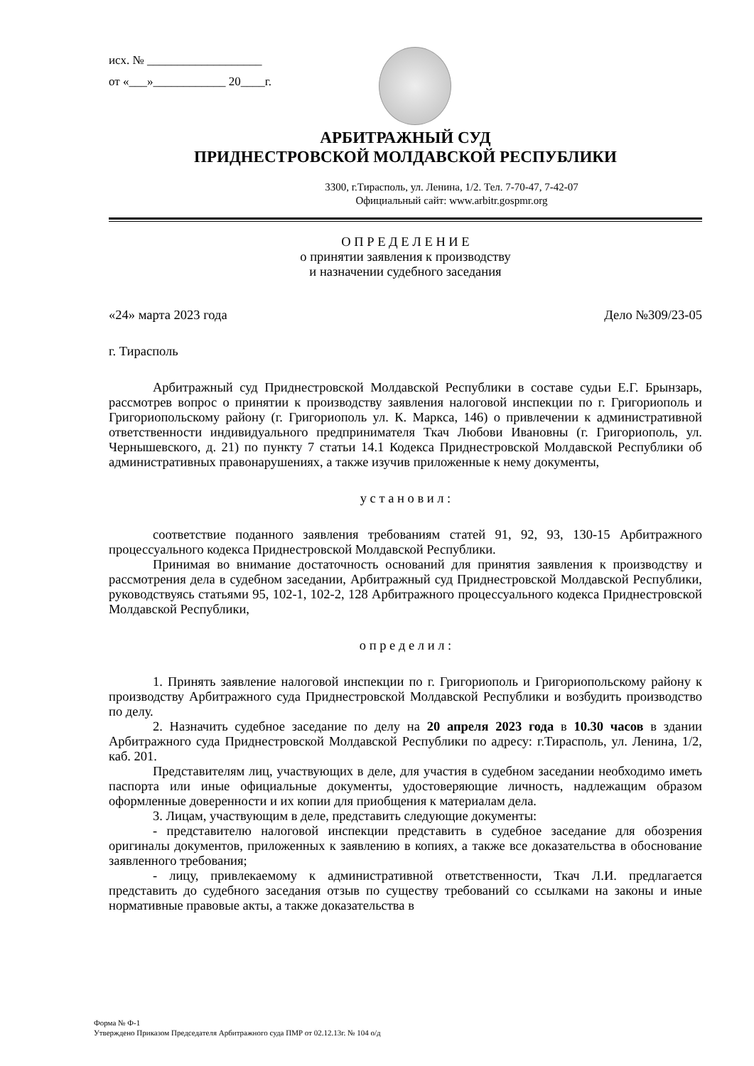исх. № ___________________
от «___»____________ 20____г.
АРБИТРАЖНЫЙ СУД
ПРИДНЕСТРОВСКОЙ МОЛДАВСКОЙ РЕСПУБЛИКИ
3300, г.Тирасполь, ул. Ленина, 1/2. Тел. 7-70-47, 7-42-07
Официальный сайт: www.arbitr.gospmr.org
О П Р Е Д Е Л Е Н И Е
о принятии заявления к производству
и назначении судебного заседания
«24» марта 2023 года Дело №309/23-05
г. Тирасполь
Арбитражный суд Приднестровской Молдавской Республики в составе судьи Е.Г. Брынзарь, рассмотрев вопрос о принятии к производству заявления налоговой инспекции по г. Григориополь и Григориопольскому району (г. Григориополь ул. К. Маркса, 146) о привлечении к административной ответственности индивидуального предпринимателя Ткач Любови Ивановны (г. Григориополь, ул. Чернышевского, д. 21) по пункту 7 статьи 14.1 Кодекса Приднестровской Молдавской Республики об административных правонарушениях, а также изучив приложенные к нему документы,
у с т а н о в и л :
соответствие поданного заявления требованиям статей 91, 92, 93, 130-15 Арбитражного процессуального кодекса Приднестровской Молдавской Республики.
Принимая во внимание достаточность оснований для принятия заявления к производству и рассмотрения дела в судебном заседании, Арбитражный суд Приднестровской Молдавской Республики, руководствуясь статьями 95, 102-1, 102-2, 128 Арбитражного процессуального кодекса Приднестровской Молдавской Республики,
о п р е д е л и л :
1. Принять заявление налоговой инспекции по г. Григориополь и Григориопольскому району к производству Арбитражного суда Приднестровской Молдавской Республики и возбудить производство по делу.
2. Назначить судебное заседание по делу на 20 апреля 2023 года в 10.30 часов в здании Арбитражного суда Приднестровской Молдавской Республики по адресу: г.Тирасполь, ул. Ленина, 1/2, каб. 201.
Представителям лиц, участвующих в деле, для участия в судебном заседании необходимо иметь паспорта или иные официальные документы, удостоверяющие личность, надлежащим образом оформленные доверенности и их копии для приобщения к материалам дела.
3. Лицам, участвующим в деле, представить следующие документы:
- представителю налоговой инспекции представить в судебное заседание для обозрения оригиналы документов, приложенных к заявлению в копиях, а также все доказательства в обоснование заявленного требования;
- лицу, привлекаемому к административной ответственности, Ткач Л.И. предлагается представить до судебного заседания отзыв по существу требований со ссылками на законы и иные нормативные правовые акты, а также доказательства в
Форма № Ф-1
Утверждено Приказом Председателя Арбитражного суда ПМР от 02.12.13г. № 104 о/д